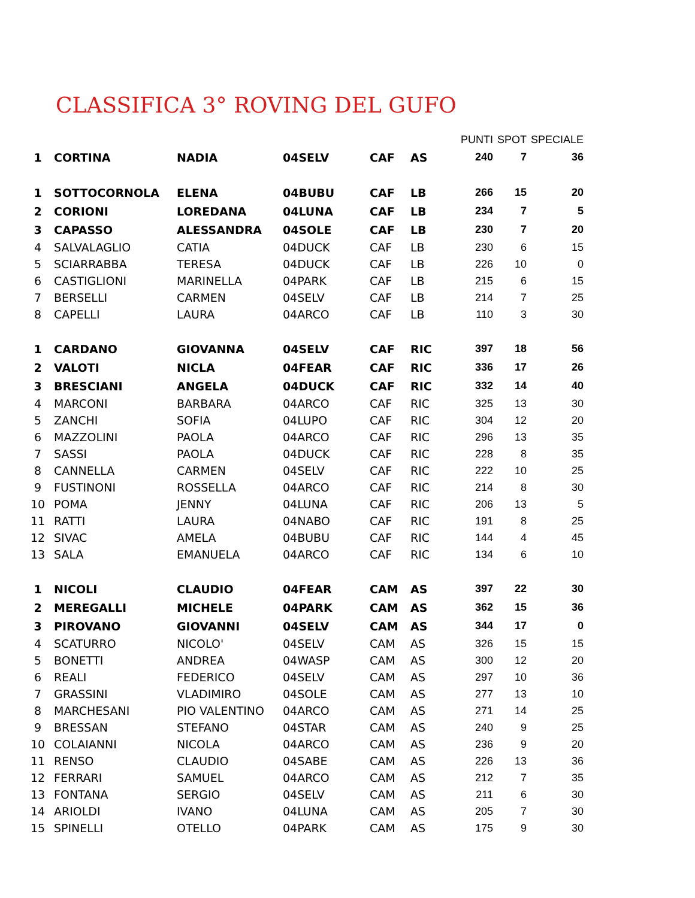CLASSIFICA 3° ROVING DEL GUFO
| | | | | | | PUNTI | SPOT | SPECIALE |
| 1 | CORTINA | NADIA | 04SELV | CAF | AS | 240 | 7 | 36 |
| 1 | SOTTOCORNOLA | ELENA | 04BUBU | CAF | LB | 266 | 15 | 20 |
| 2 | CORIONI | LOREDANA | 04LUNA | CAF | LB | 234 | 7 | 5 |
| 3 | CAPASSO | ALESSANDRA | 04SOLE | CAF | LB | 230 | 7 | 20 |
| 4 | SALVALAGLIO | CATIA | 04DUCK | CAF | LB | 230 | 6 | 15 |
| 5 | SCIARRABBA | TERESA | 04DUCK | CAF | LB | 226 | 10 | 0 |
| 6 | CASTIGLIONI | MARINELLA | 04PARK | CAF | LB | 215 | 6 | 15 |
| 7 | BERSELLI | CARMEN | 04SELV | CAF | LB | 214 | 7 | 25 |
| 8 | CAPELLI | LAURA | 04ARCO | CAF | LB | 110 | 3 | 30 |
| 1 | CARDANO | GIOVANNA | 04SELV | CAF | RIC | 397 | 18 | 56 |
| 2 | VALOTI | NICLA | 04FEAR | CAF | RIC | 336 | 17 | 26 |
| 3 | BRESCIANI | ANGELA | 04DUCK | CAF | RIC | 332 | 14 | 40 |
| 4 | MARCONI | BARBARA | 04ARCO | CAF | RIC | 325 | 13 | 30 |
| 5 | ZANCHI | SOFIA | 04LUPO | CAF | RIC | 304 | 12 | 20 |
| 6 | MAZZOLINI | PAOLA | 04ARCO | CAF | RIC | 296 | 13 | 35 |
| 7 | SASSI | PAOLA | 04DUCK | CAF | RIC | 228 | 8 | 35 |
| 8 | CANNELLA | CARMEN | 04SELV | CAF | RIC | 222 | 10 | 25 |
| 9 | FUSTINONI | ROSSELLA | 04ARCO | CAF | RIC | 214 | 8 | 30 |
| 10 | POMA | JENNY | 04LUNA | CAF | RIC | 206 | 13 | 5 |
| 11 | RATTI | LAURA | 04NABO | CAF | RIC | 191 | 8 | 25 |
| 12 | SIVAC | AMELA | 04BUBU | CAF | RIC | 144 | 4 | 45 |
| 13 | SALA | EMANUELA | 04ARCO | CAF | RIC | 134 | 6 | 10 |
| 1 | NICOLI | CLAUDIO | 04FEAR | CAM | AS | 397 | 22 | 30 |
| 2 | MEREGALLI | MICHELE | 04PARK | CAM | AS | 362 | 15 | 36 |
| 3 | PIROVANO | GIOVANNI | 04SELV | CAM | AS | 344 | 17 | 0 |
| 4 | SCATURRO | NICOLO' | 04SELV | CAM | AS | 326 | 15 | 15 |
| 5 | BONETTI | ANDREA | 04WASP | CAM | AS | 300 | 12 | 20 |
| 6 | REALI | FEDERICO | 04SELV | CAM | AS | 297 | 10 | 36 |
| 7 | GRASSINI | VLADIMIRO | 04SOLE | CAM | AS | 277 | 13 | 10 |
| 8 | MARCHESANI | PIO VALENTINO | 04ARCO | CAM | AS | 271 | 14 | 25 |
| 9 | BRESSAN | STEFANO | 04STAR | CAM | AS | 240 | 9 | 25 |
| 10 | COLAIANNI | NICOLA | 04ARCO | CAM | AS | 236 | 9 | 20 |
| 11 | RENSO | CLAUDIO | 04SABE | CAM | AS | 226 | 13 | 36 |
| 12 | FERRARI | SAMUEL | 04ARCO | CAM | AS | 212 | 7 | 35 |
| 13 | FONTANA | SERGIO | 04SELV | CAM | AS | 211 | 6 | 30 |
| 14 | ARIOLDI | IVANO | 04LUNA | CAM | AS | 205 | 7 | 30 |
| 15 | SPINELLI | OTELLO | 04PARK | CAM | AS | 175 | 9 | 30 |